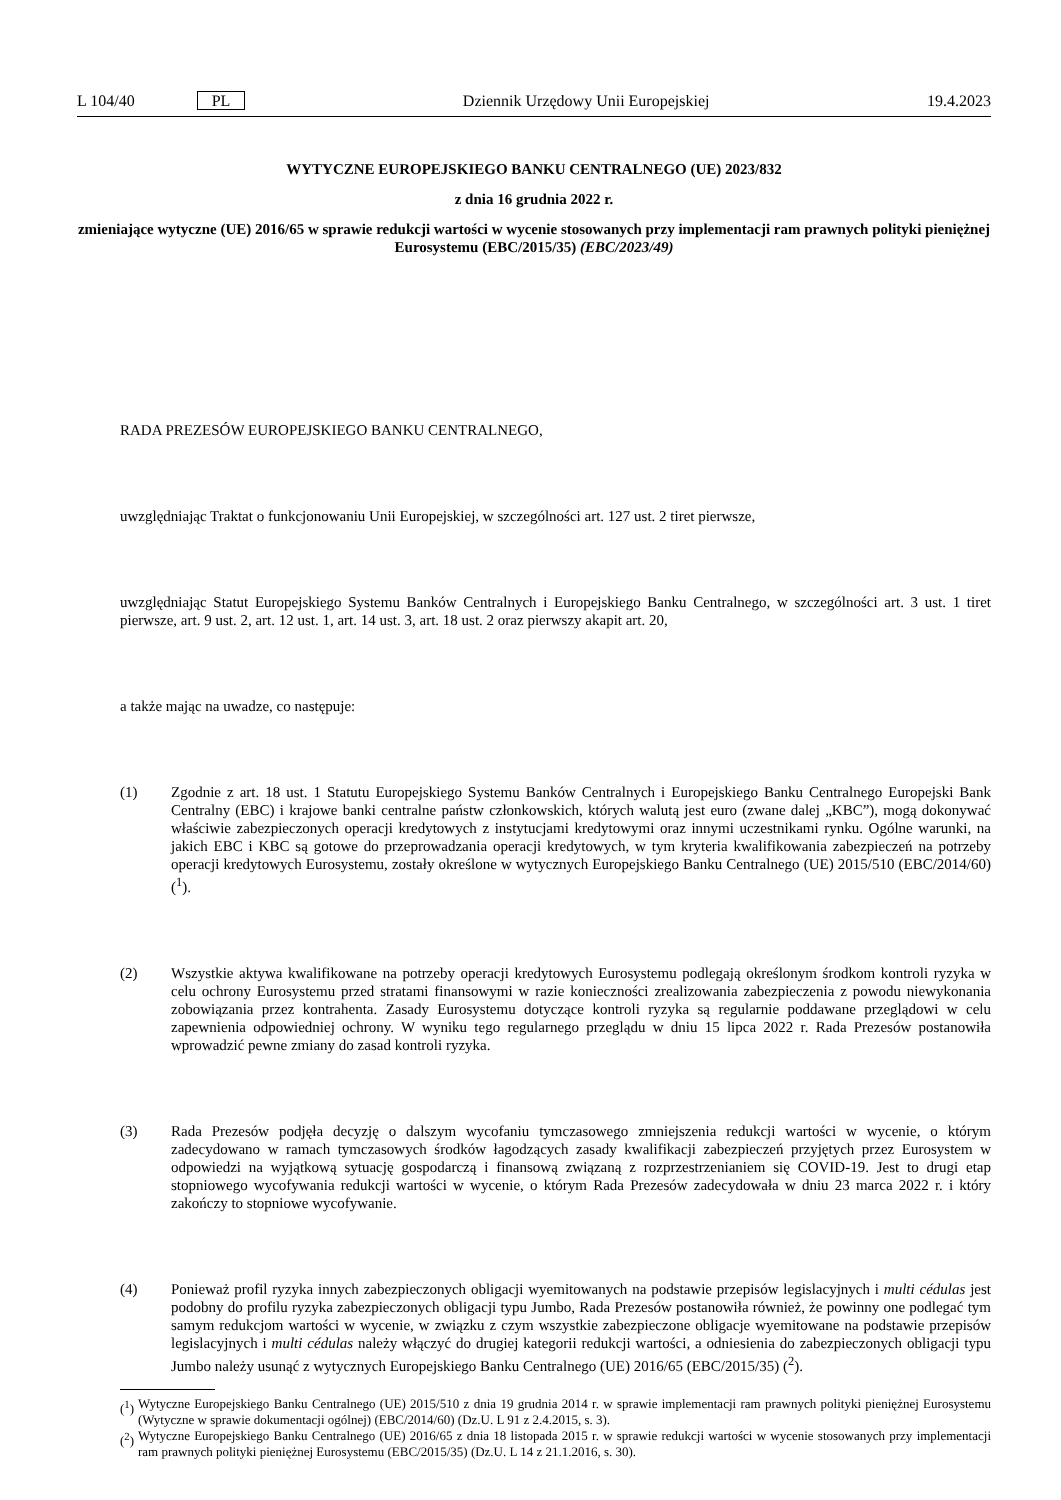L 104/40 PL Dziennik Urzędowy Unii Europejskiej 19.4.2023
WYTYCZNE EUROPEJSKIEGO BANKU CENTRALNEGO (UE) 2023/832
z dnia 16 grudnia 2022 r.
zmieniające wytyczne (UE) 2016/65 w sprawie redukcji wartości w wycenie stosowanych przy implementacji ram prawnych polityki pieniężnej Eurosystemu (EBC/2015/35) (EBC/2023/49)
RADA PREZESÓW EUROPEJSKIEGO BANKU CENTRALNEGO,
uwzględniając Traktat o funkcjonowaniu Unii Europejskiej, w szczególności art. 127 ust. 2 tiret pierwsze,
uwzględniając Statut Europejskiego Systemu Banków Centralnych i Europejskiego Banku Centralnego, w szczególności art. 3 ust. 1 tiret pierwsze, art. 9 ust. 2, art. 12 ust. 1, art. 14 ust. 3, art. 18 ust. 2 oraz pierwszy akapit art. 20,
a także mając na uwadze, co następuje:
(1) Zgodnie z art. 18 ust. 1 Statutu Europejskiego Systemu Banków Centralnych i Europejskiego Banku Centralnego Europejski Bank Centralny (EBC) i krajowe banki centralne państw członkowskich, których walutą jest euro (zwane dalej „KBC”), mogą dokonywać właściwie zabezpieczonych operacji kredytowych z instytucjami kredytowymi oraz innymi uczestnikami rynku. Ogólne warunki, na jakich EBC i KBC są gotowe do przeprowadzania operacji kredytowych, w tym kryteria kwalifikowania zabezpieczeń na potrzeby operacji kredytowych Eurosystemu, zostały określone w wytycznych Europejskiego Banku Centralnego (UE) 2015/510 (EBC/2014/60) (<sup>1</sup>).
(2) Wszystkie aktywa kwalifikowane na potrzeby operacji kredytowych Eurosystemu podlegają określonym środkom kontroli ryzyka w celu ochrony Eurosystemu przed stratami finansowymi w razie konieczności zrealizowania zabezpieczenia z powodu niewykonania zobowiązania przez kontrahenta. Zasady Eurosystemu dotyczące kontroli ryzyka są regularnie poddawane przeglądowi w celu zapewnienia odpowiedniej ochrony. W wyniku tego regularnego przeglądu w dniu 15 lipca 2022 r. Rada Prezesów postanowiła wprowadzić pewne zmiany do zasad kontroli ryzyka.
(3) Rada Prezesów podjęła decyzję o dalszym wycofaniu tymczasowego zmniejszenia redukcji wartości w wycenie, o którym zadecydowano w ramach tymczasowych środków łagodzących zasady kwalifikacji zabezpieczeń przyjętych przez Eurosystem w odpowiedzi na wyjątkową sytuację gospodarczą i finansową związaną z rozprzestrzenianiem się COVID-19. Jest to drugi etap stopniowego wycofywania redukcji wartości w wycenie, o którym Rada Prezesów zadecydowała w dniu 23 marca 2022 r. i który zakończy to stopniowe wycofywanie.
(4) Ponieważ profil ryzyka innych zabezpieczonych obligacji wyemitowanych na podstawie przepisów legislacyjnych i multi cédulas jest podobny do profilu ryzyka zabezpieczonych obligacji typu Jumbo, Rada Prezesów postanowiła również, że powinny one podlegać tym samym redukcjom wartości w wycenie, w związku z czym wszystkie zabezpieczone obligacje wyemitowane na podstawie przepisów legislacyjnych i multi cédulas należy włączyć do drugiej kategorii redukcji wartości, a odniesienia do zabezpieczonych obligacji typu Jumbo należy usunąć z wytycznych Europejskiego Banku Centralnego (UE) 2016/65 (EBC/2015/35) (<sup>2</sup>).
(<sup>1</sup>) Wytyczne Europejskiego Banku Centralnego (UE) 2015/510 z dnia 19 grudnia 2014 r. w sprawie implementacji ram prawnych polityki pieniężnej Eurosystemu (Wytyczne w sprawie dokumentacji ogólnej) (EBC/2014/60) (Dz.U. L 91 z 2.4.2015, s. 3).
(<sup>2</sup>) Wytyczne Europejskiego Banku Centralnego (UE) 2016/65 z dnia 18 listopada 2015 r. w sprawie redukcji wartości w wycenie stosowanych przy implementacji ram prawnych polityki pieniężnej Eurosystemu (EBC/2015/35) (Dz.U. L 14 z 21.1.2016, s. 30).